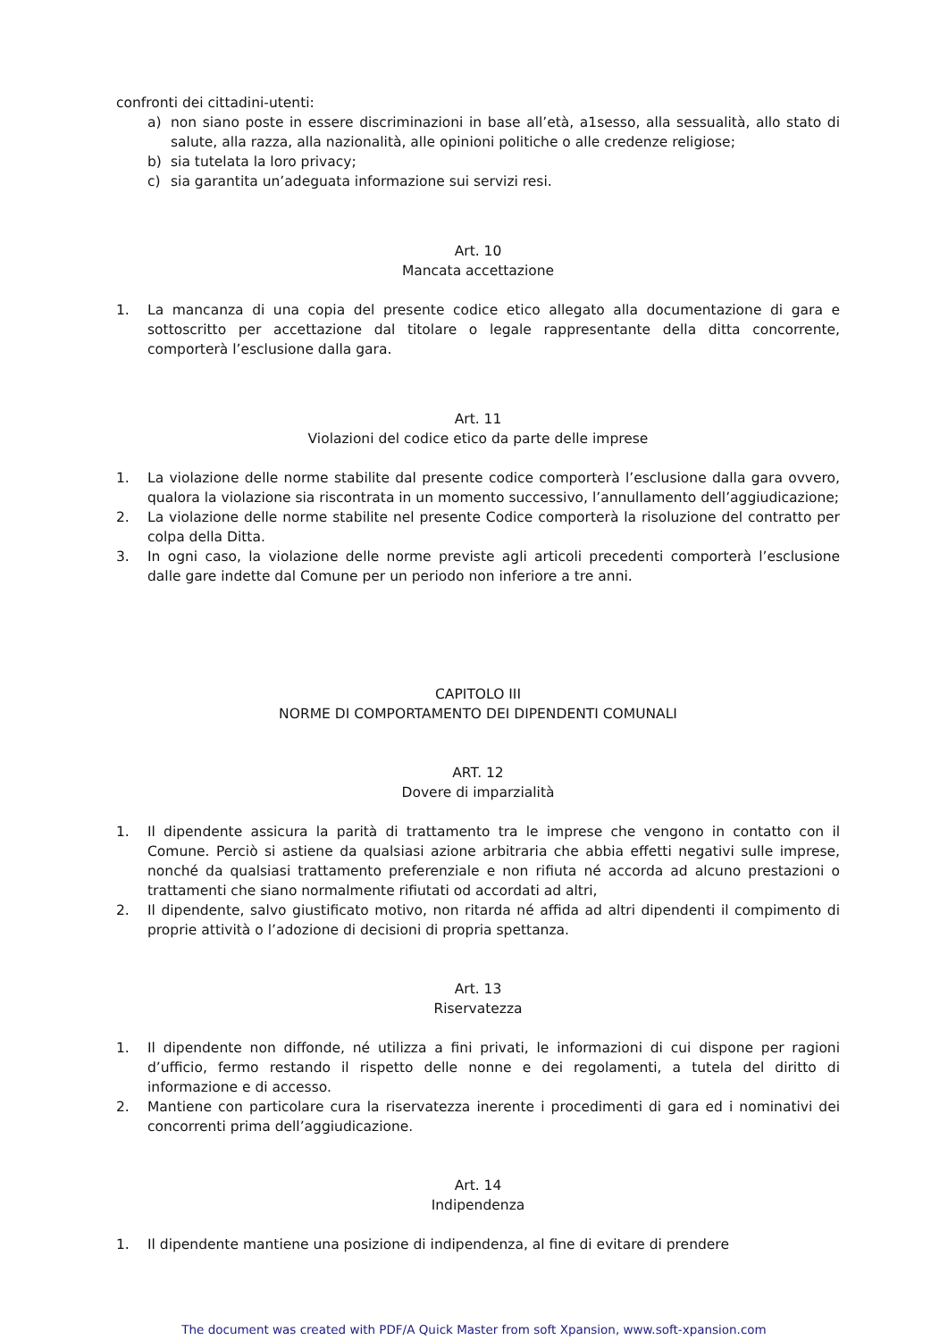confronti dei cittadini-utenti:
a) non siano poste in essere discriminazioni in base all’età, a1sesso, alla sessualità, allo stato di salute, alla razza, alla nazionalità, alle opinioni politiche o alle credenze religiose;
b) sia tutelata la loro privacy;
c) sia garantita un’adeguata informazione sui servizi resi.
Art. 10
Mancata accettazione
1. La mancanza di una copia del presente codice etico allegato alla documentazione di gara e sottoscritto per accettazione dal titolare o legale rappresentante della ditta concorrente, comporterà l’esclusione dalla gara.
Art. 11
Violazioni del codice etico da parte delle imprese
1. La violazione delle norme stabilite dal presente codice comporterà l’esclusione dalla gara ovvero, qualora la violazione sia riscontrata in un momento successivo, l’annullamento dell’aggiudicazione;
2. La violazione delle norme stabilite nel presente Codice comporterà la risoluzione del contratto per colpa della Ditta.
3. In ogni caso, la violazione delle norme previste agli articoli precedenti comporterà l’esclusione dalle gare indette dal Comune per un periodo non inferiore a tre anni.
CAPITOLO III
NORME DI COMPORTAMENTO DEI DIPENDENTI COMUNALI
ART. 12
Dovere di imparzialità
1. Il dipendente assicura la parità di trattamento tra le imprese che vengono in contatto con il Comune. Perciò si astiene da qualsiasi azione arbitraria che abbia effetti negativi sulle imprese, nonché da qualsiasi trattamento preferenziale e non rifiuta né accorda ad alcuno prestazioni o trattamenti che siano normalmente rifiutati od accordati ad altri,
2. Il dipendente, salvo giustificato motivo, non ritarda né affida ad altri dipendenti il compimento di proprie attività o l’adozione di decisioni di propria spettanza.
Art. 13
Riservatezza
1. Il dipendente non diffonde, né utilizza a fini privati, le informazioni di cui dispone per ragioni d’ufficio, fermo restando il rispetto delle nonne e dei regolamenti, a tutela del diritto di informazione e di accesso.
2. Mantiene con particolare cura la riservatezza inerente i procedimenti di gara ed i nominativi dei concorrenti prima dell’aggiudicazione.
Art. 14
Indipendenza
1. Il dipendente mantiene una posizione di indipendenza, al fine di evitare di prendere
The document was created with PDF/A Quick Master from soft Xpansion, www.soft-xpansion.com